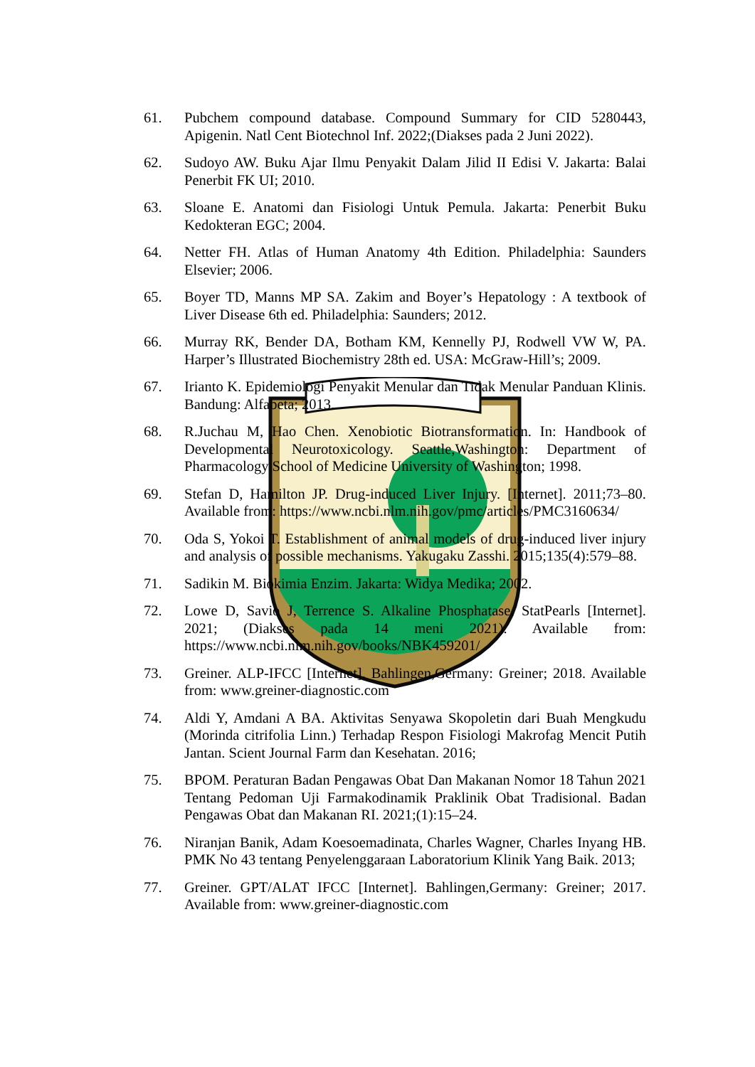61. Pubchem compound database. Compound Summary for CID 5280443, Apigenin. Natl Cent Biotechnol Inf. 2022;(Diakses pada 2 Juni 2022).
62. Sudoyo AW. Buku Ajar Ilmu Penyakit Dalam Jilid II Edisi V. Jakarta: Balai Penerbit FK UI; 2010.
63. Sloane E. Anatomi dan Fisiologi Untuk Pemula. Jakarta: Penerbit Buku Kedokteran EGC; 2004.
64. Netter FH. Atlas of Human Anatomy 4th Edition. Philadelphia: Saunders Elsevier; 2006.
65. Boyer TD, Manns MP SA. Zakim and Boyer’s Hepatology : A textbook of Liver Disease 6th ed. Philadelphia: Saunders; 2012.
66. Murray RK, Bender DA, Botham KM, Kennelly PJ, Rodwell VW W, PA. Harper’s Illustrated Biochemistry 28th ed. USA: McGraw-Hill’s; 2009.
67. Irianto K. Epidemiologi Penyakit Menular dan Tidak Menular Panduan Klinis. Bandung: Alfabeta; 2013.
68. R.Juchau M, Hao Chen. Xenobiotic Biotransformation. In: Handbook of Developmental Neurotoxicology. Seattle,Washington: Department of Pharmacology School of Medicine University of Washington; 1998.
69. Stefan D, Hamilton JP. Drug-induced Liver Injury. [Internet]. 2011;73–80. Available from: https://www.ncbi.nlm.nih.gov/pmc/articles/PMC3160634/
70. Oda S, Yokoi T. Establishment of animal models of drug-induced liver injury and analysis of possible mechanisms. Yakugaku Zasshi. 2015;135(4):579–88.
71. Sadikin M. Biokimia Enzim. Jakarta: Widya Medika; 2002.
72. Lowe D, Savio J, Terrence S. Alkaline Phosphatase. StatPearls [Internet]. 2021; (Diakses pada 14 meni 2021). Available from: https://www.ncbi.nlm.nih.gov/books/NBK459201/
73. Greiner. ALP-IFCC [Internet]. Bahlingen,Germany: Greiner; 2018. Available from: www.greiner-diagnostic.com
74. Aldi Y, Amdani A BA. Aktivitas Senyawa Skopoletin dari Buah Mengkudu (Morinda citrifolia Linn.) Terhadap Respon Fisiologi Makrofag Mencit Putih Jantan. Scient Journal Farm dan Kesehatan. 2016;
75. BPOM. Peraturan Badan Pengawas Obat Dan Makanan Nomor 18 Tahun 2021 Tentang Pedoman Uji Farmakodinamik Praklinik Obat Tradisional. Badan Pengawas Obat dan Makanan RI. 2021;(1):15–24.
76. Niranjan Banik, Adam Koesoemadinata, Charles Wagner, Charles Inyang HB. PMK No 43 tentang Penyelenggaraan Laboratorium Klinik Yang Baik. 2013;
77. Greiner. GPT/ALAT IFCC [Internet]. Bahlingen,Germany: Greiner; 2017. Available from: www.greiner-diagnostic.com